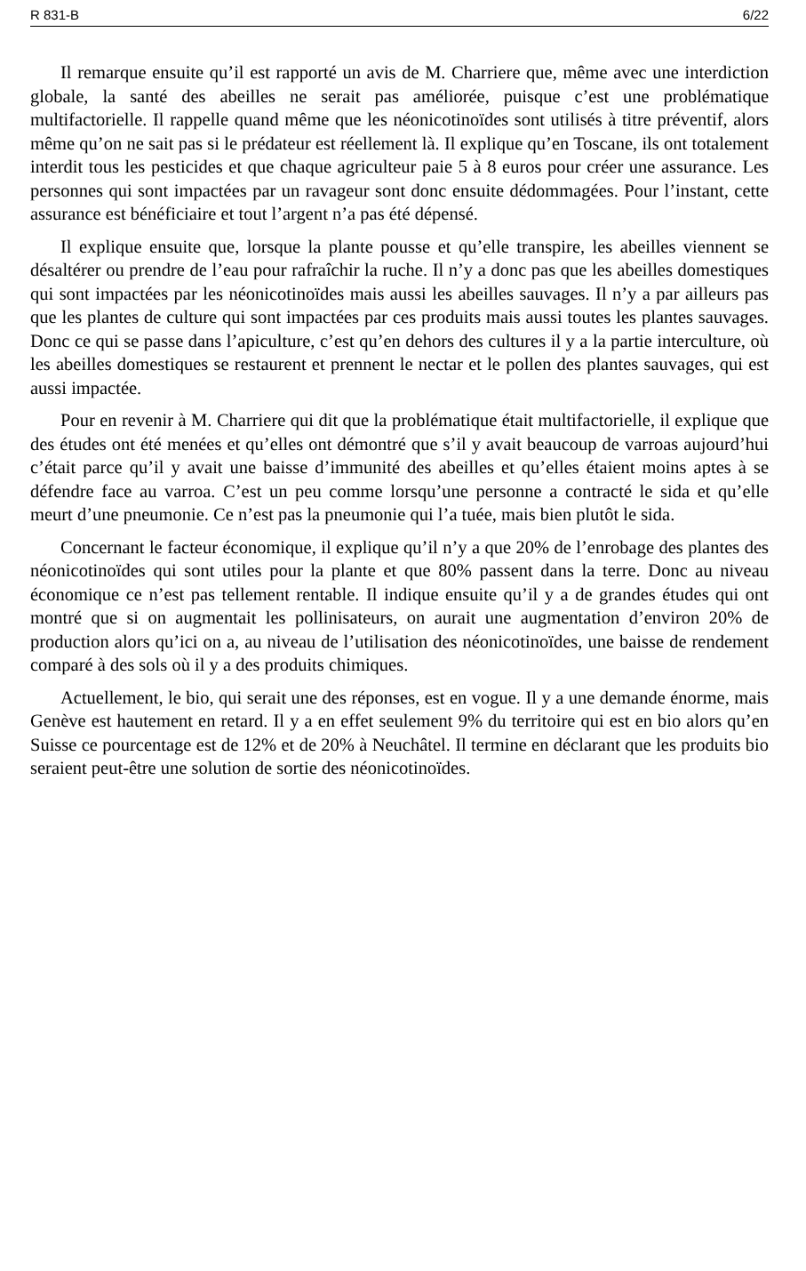R 831-B 6/22
Il remarque ensuite qu’il est rapporté un avis de M. Charriere que, même avec une interdiction globale, la santé des abeilles ne serait pas améliorée, puisque c’est une problématique multifactorielle. Il rappelle quand même que les néonicotinoïdes sont utilisés à titre préventif, alors même qu’on ne sait pas si le prédateur est réellement là. Il explique qu’en Toscane, ils ont totalement interdit tous les pesticides et que chaque agriculteur paie 5 à 8 euros pour créer une assurance. Les personnes qui sont impactées par un ravageur sont donc ensuite dédommagées. Pour l’instant, cette assurance est bénéficiaire et tout l’argent n’a pas été dépensé.
Il explique ensuite que, lorsque la plante pousse et qu’elle transpire, les abeilles viennent se désaltérer ou prendre de l’eau pour rafraîchir la ruche. Il n’y a donc pas que les abeilles domestiques qui sont impactées par les néonicotinoïdes mais aussi les abeilles sauvages. Il n’y a par ailleurs pas que les plantes de culture qui sont impactées par ces produits mais aussi toutes les plantes sauvages. Donc ce qui se passe dans l’apiculture, c’est qu’en dehors des cultures il y a la partie interculture, où les abeilles domestiques se restaurent et prennent le nectar et le pollen des plantes sauvages, qui est aussi impactée.
Pour en revenir à M. Charriere qui dit que la problématique était multifactorielle, il explique que des études ont été menées et qu’elles ont démontré que s’il y avait beaucoup de varroas aujourd’hui c’était parce qu’il y avait une baisse d’immunité des abeilles et qu’elles étaient moins aptes à se défendre face au varroa. C’est un peu comme lorsqu’une personne a contracté le sida et qu’elle meurt d’une pneumonie. Ce n’est pas la pneumonie qui l’a tuée, mais bien plutôt le sida.
Concernant le facteur économique, il explique qu’il n’y a que 20% de l’enrobage des plantes des néonicotinoïdes qui sont utiles pour la plante et que 80% passent dans la terre. Donc au niveau économique ce n’est pas tellement rentable. Il indique ensuite qu’il y a de grandes études qui ont montré que si on augmentait les pollinisateurs, on aurait une augmentation d’environ 20% de production alors qu’ici on a, au niveau de l’utilisation des néonicotinoïdes, une baisse de rendement comparé à des sols où il y a des produits chimiques.
Actuellement, le bio, qui serait une des réponses, est en vogue. Il y a une demande énorme, mais Genève est hautement en retard. Il y a en effet seulement 9% du territoire qui est en bio alors qu’en Suisse ce pourcentage est de 12% et de 20% à Neuchâtel. Il termine en déclarant que les produits bio seraient peut-être une solution de sortie des néonicotinoïdes.